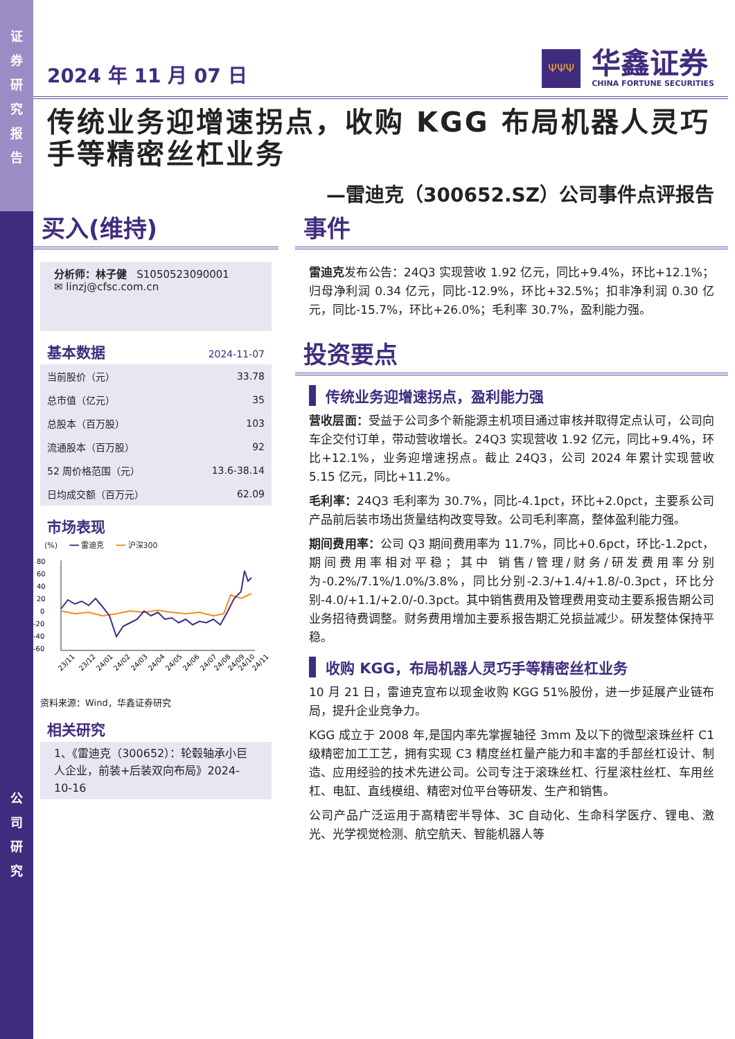证
券
研
究
报
告
公
司
研
究
2024 年 11 月 07 日
ΨΨΨ
华鑫证券
CHINA FORTUNE SECURITIES
传统业务迎增速拐点，收购 KGG 布局机器人灵巧手等精密丝杠业务
—雷迪克（300652.SZ）公司事件点评报告
买入(维持)
分析师：林子健 S1050523090001
✉ linzj@cfsc.com.cn
基本数据 2024-11-07
| 当前股价（元） | 33.78 |
| 总市值（亿元） | 35 |
| 总股本（百万股） | 103 |
| 流通股本（百万股） | 92 |
| 52 周价格范围（元） | 13.6-38.14 |
| 日均成交额（百万元） | 62.09 |
市场表现
(%) ━━ 雷迪克 ━━ 沪深300
80
60
40
20
0
-20
-40
-60
23/11
23/12
24/01
24/02
24/03
24/04
24/05
24/06
24/07
24/08
24/09
24/10
24/11
资料来源：Wind，华鑫证券研究
相关研究
1、《雷迪克（300652）：轮毂轴承小巨人企业，前装+后装双向布局》2024-10-16
事件
雷迪克发布公告：24Q3 实现营收 1.92 亿元，同比+9.4%，环比+12.1%；归母净利润 0.34 亿元，同比-12.9%，环比+32.5%；扣非净利润 0.30 亿元，同比-15.7%，环比+26.0%；毛利率 30.7%，盈利能力强。
投资要点
传统业务迎增速拐点，盈利能力强
营收层面：受益于公司多个新能源主机项目通过审核并取得定点认可，公司向车企交付订单，带动营收增长。24Q3 实现营收 1.92 亿元，同比+9.4%，环比+12.1%，业务迎增速拐点。截止 24Q3，公司 2024 年累计实现营收 5.15 亿元，同比+11.2%。
毛利率：24Q3 毛利率为 30.7%，同比-4.1pct，环比+2.0pct，主要系公司产品前后装市场出货量结构改变导致。公司毛利率高，整体盈利能力强。
期间费用率：公司 Q3 期间费用率为 11.7%，同比+0.6pct，环比-1.2pct，期间费用率相对平稳；其中 销售/管理/财务/研发费用率分别为-0.2%/7.1%/1.0%/3.8%，同比分别-2.3/+1.4/+1.8/-0.3pct，环比分别-4.0/+1.1/+2.0/-0.3pct。其中销售费用及管理费用变动主要系报告期公司业务招待费调整。财务费用增加主要系报告期汇兑损益减少。研发整体保持平稳。
收购 KGG，布局机器人灵巧手等精密丝杠业务
10 月 21 日，雷迪克宣布以现金收购 KGG 51%股份，进一步延展产业链布局，提升企业竞争力。
KGG 成立于 2008 年,是国内率先掌握轴径 3mm 及以下的微型滚珠丝杆 C1 级精密加工工艺，拥有实现 C3 精度丝杠量产能力和丰富的手部丝杠设计、制造、应用经验的技术先进公司。公司专注于滚珠丝杠、行星滚柱丝杠、车用丝杠、电缸、直线模组、精密对位平台等研发、生产和销售。
公司产品广泛运用于高精密半导体、3C 自动化、生命科学医疗、锂电、激光、光学视觉检测、航空航天、智能机器人等